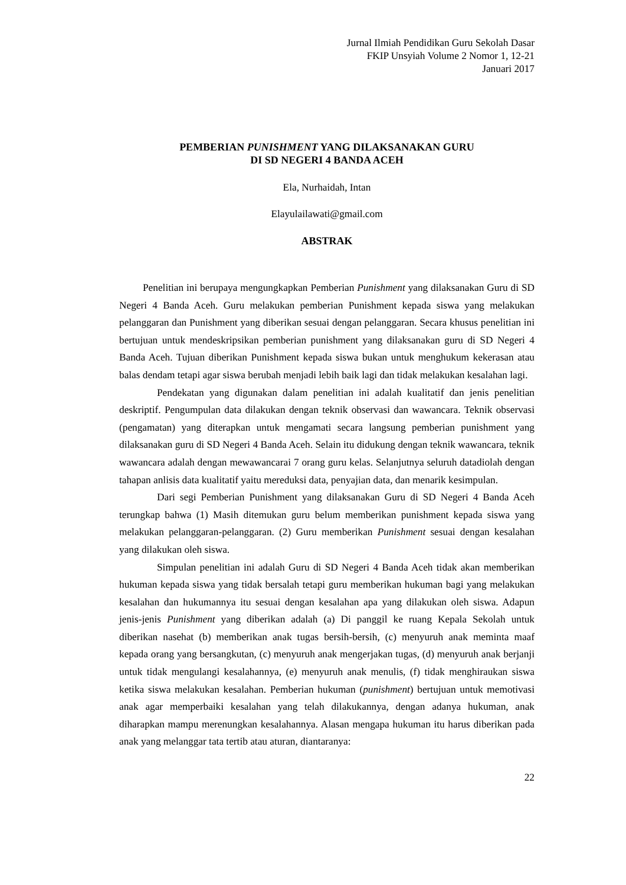Jurnal Ilmiah Pendidikan Guru Sekolah Dasar
FKIP Unsyiah Volume 2 Nomor 1, 12-21
Januari 2017
PEMBERIAN PUNISHMENT YANG DILAKSANAKAN GURU
DI SD NEGERI 4 BANDA ACEH
Ela, Nurhaidah, Intan
Elayulailawati@gmail.com
ABSTRAK
Penelitian ini berupaya mengungkapkan Pemberian Punishment yang dilaksanakan Guru di SD Negeri 4 Banda Aceh. Guru melakukan pemberian Punishment kepada siswa yang melakukan pelanggaran dan Punishment yang diberikan sesuai dengan pelanggaran. Secara khusus penelitian ini bertujuan untuk mendeskripsikan pemberian punishment yang dilaksanakan guru di SD Negeri 4 Banda Aceh. Tujuan diberikan Punishment kepada siswa bukan untuk menghukum kekerasan atau balas dendam tetapi agar siswa berubah menjadi lebih baik lagi dan tidak melakukan kesalahan lagi.
Pendekatan yang digunakan dalam penelitian ini adalah kualitatif dan jenis penelitian deskriptif. Pengumpulan data dilakukan dengan teknik observasi dan wawancara. Teknik observasi (pengamatan) yang diterapkan untuk mengamati secara langsung pemberian punishment yang dilaksanakan guru di SD Negeri 4 Banda Aceh. Selain itu didukung dengan teknik wawancara, teknik wawancara adalah dengan mewawancarai 7 orang guru kelas. Selanjutnya seluruh datadiolah dengan tahapan anlisis data kualitatif yaitu mereduksi data, penyajian data, dan menarik kesimpulan.
Dari segi Pemberian Punishment yang dilaksanakan Guru di SD Negeri 4 Banda Aceh terungkap bahwa (1) Masih ditemukan guru belum memberikan punishment kepada siswa yang melakukan pelanggaran-pelanggaran. (2) Guru memberikan Punishment sesuai dengan kesalahan yang dilakukan oleh siswa.
Simpulan penelitian ini adalah Guru di SD Negeri 4 Banda Aceh tidak akan memberikan hukuman kepada siswa yang tidak bersalah tetapi guru memberikan hukuman bagi yang melakukan kesalahan dan hukumannya itu sesuai dengan kesalahan apa yang dilakukan oleh siswa. Adapun jenis-jenis Punishment yang diberikan adalah (a) Di panggil ke ruang Kepala Sekolah untuk diberikan nasehat (b) memberikan anak tugas bersih-bersih, (c) menyuruh anak meminta maaf kepada orang yang bersangkutan, (c) menyuruh anak mengerjakan tugas, (d) menyuruh anak berjanji untuk tidak mengulangi kesalahannya, (e) menyuruh anak menulis, (f) tidak menghiraukan siswa ketika siswa melakukan kesalahan. Pemberian hukuman (punishment) bertujuan untuk memotivasi anak agar memperbaiki kesalahan yang telah dilakukannya, dengan adanya hukuman, anak diharapkan mampu merenungkan kesalahannya. Alasan mengapa hukuman itu harus diberikan pada anak yang melanggar tata tertib atau aturan, diantaranya:
22